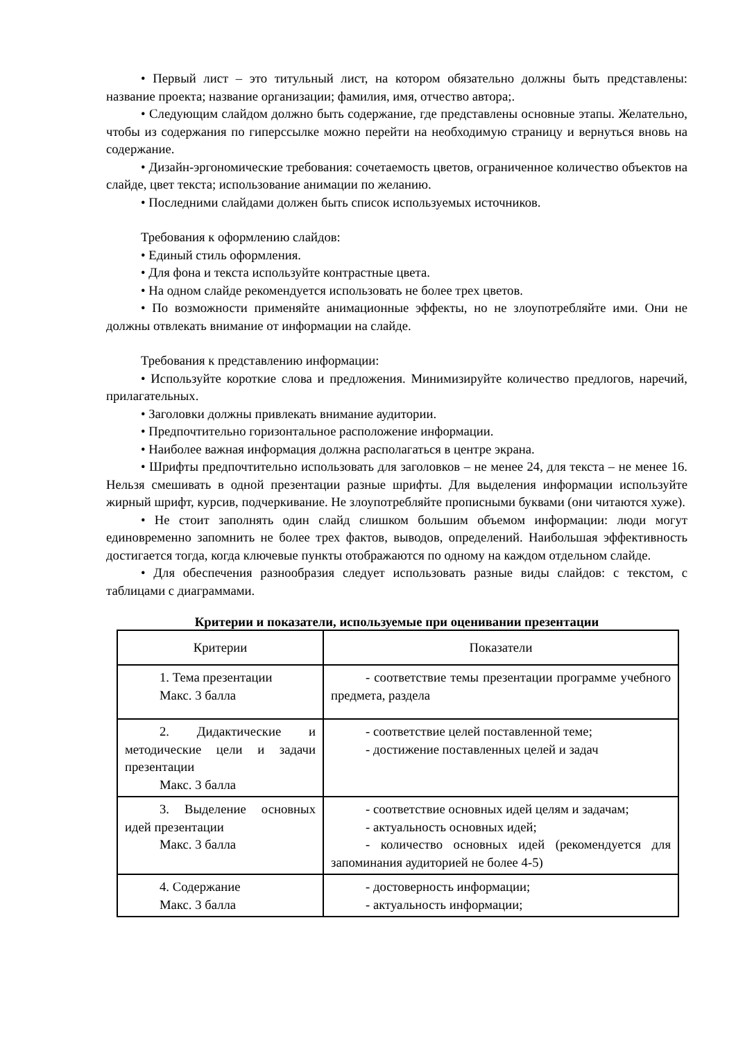• Первый лист – это титульный лист, на котором обязательно должны быть представлены: название проекта; название организации; фамилия, имя, отчество автора;.
• Следующим слайдом должно быть содержание, где представлены основные этапы. Желательно, чтобы из содержания по гиперссылке можно перейти на необходимую страницу и вернуться вновь на содержание.
• Дизайн-эргономические требования: сочетаемость цветов, ограниченное количество объектов на слайде, цвет текста; использование анимации по желанию.
• Последними слайдами должен быть список используемых источников.
Требования к оформлению слайдов:
• Единый стиль оформления.
• Для фона и текста используйте контрастные цвета.
• На одном слайде рекомендуется использовать не более трех цветов.
• По возможности применяйте анимационные эффекты, но не злоупотребляйте ими. Они не должны отвлекать внимание от информации на слайде.
Требования к представлению информации:
• Используйте короткие слова и предложения. Минимизируйте количество предлогов, наречий, прилагательных.
• Заголовки должны привлекать внимание аудитории.
• Предпочтительно горизонтальное расположение информации.
• Наиболее важная информация должна располагаться в центре экрана.
• Шрифты предпочтительно использовать для заголовков – не менее 24, для текста – не менее 16. Нельзя смешивать в одной презентации разные шрифты. Для выделения информации используйте жирный шрифт, курсив, подчеркивание. Не злоупотребляйте прописными буквами (они читаются хуже).
• Не стоит заполнять один слайд слишком большим объемом информации: люди могут единовременно запомнить не более трех фактов, выводов, определений. Наибольшая эффективность достигается тогда, когда ключевые пункты отображаются по одному на каждом отдельном слайде.
• Для обеспечения разнообразия следует использовать разные виды слайдов: с текстом, с таблицами с диаграммами.
Критерии и показатели, используемые при оценивании презентации
| Критерии | Показатели |
| 1. Тема презентации Макс. 3 балла | - соответствие темы презентации программе учебного предмета, раздела |
| 2. Дидактические и методические цели и задачи презентации Макс. 3 балла | - соответствие целей поставленной теме; - достижение поставленных целей и задач |
| 3. Выделение основных идей презентации Макс. 3 балла | - соответствие основных идей целям и задачам; - актуальность основных идей; - количество основных идей (рекомендуется для запоминания аудиторией не более 4-5) |
| 4. Содержание Макс. 3 балла | - достоверность информации; - актуальность информации; |